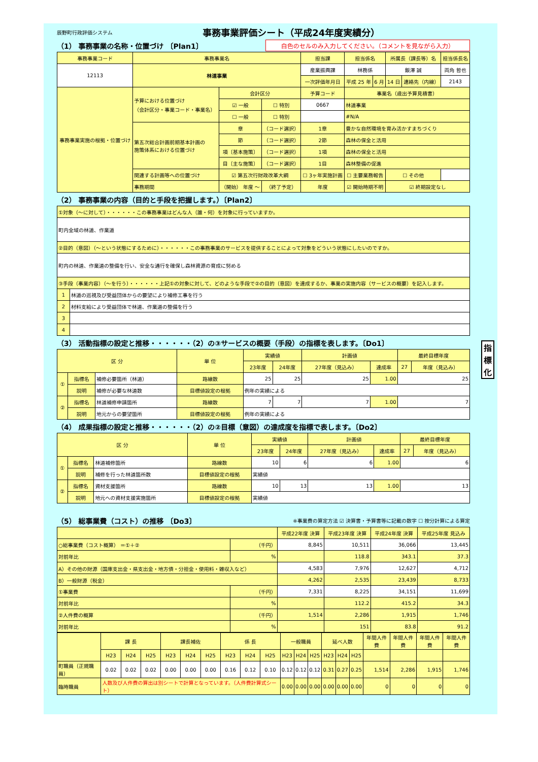辰野町行政評価システム 事務事業評価シート（平成24年度実績分）
（1） 事務事業の名称・位置づけ 〔Plan1〕
白色のセルのみ入力してください。（コメントを見ながら入力）
| 事務事業コード | 事務事業名 | | | 担当課 | 担当係名 | | 所属長（課長等）名 | | 担当係長名 |
| 12113 | 林道事業 | | | 産業振興課 | 林務係 | | 飯澤 誠 | | 両角 哲也 |
| | | | | 一次評価年月日 | 平成 25 年 | 6 月 | 14 日 | 連絡先（内線） | 2143 |
| 事務事業実施の根拠・位置づけ | 予算における位置づけ （会計区分・事業コード・事業名） | 会計区分 | | 予算コード | 事業名（歳出予算見積書） | | | | |
| | | ☑ 一般 | ☐ 特別 | 0667 | 林道事業 | | | | |
| | | ☐ 一般 | ☐ 特別 | | #N/A | | | | |
| | 第五次総合計画前期基本計画の 施策体系における位置づけ | 章 | （コード選択） | 1章 | 豊かな自然環境を育み活かすまちづくり | | | | |
| | | 節 | （コード選択） | 2節 | 森林の保全と活用 | | | | |
| | | 項〔基本施策〕 | （コード選択） | 1項 | 森林の保全と活用 | | | | |
| | | 目〔主な施策〕 | （コード選択） | 1目 | 森林整備の促進 | | | | |
| | 関連する計画等への位置づけ | ☑ 第五次行財政改革大綱 | | ☐ 3ヶ年実施計画 | ☐ 主要業務報告 | | ☐ その他 | | |
| | 事務期間 | （開始） 年度 〜 | （終了予定） | 年度 | ☑ 開始時期不明 | | ☑ 終期設定なし | | |
（2） 事務事業の内容（目的と手段を把握します。）〔Plan2〕
| ①対象（〜に対して）・・・・・・この事務事業はどんな人（誰・何）を対象に行っていますか。 | |
| 町内全域の林道、作業道 | |
| ②目的（意図）（〜という状態にするために）・・・・・・この事務事業のサービスを提供することによって対象をどういう状態にしたいのですか。 | |
| 町内の林道、作業道の整備を行い、安全な通行を確保し森林資源の育成に努める | |
| ③手段（事業内容）（〜を行う）・・・・・・上記①の対象に対して、どのような手段で②の目的（意図）を達成するか、事業の実施内容（サービスの概要）を記入します。 | |
| 1 | 林道の巡視及び受益団体からの要望により補修工事を行う |
| 2 | 材料支給により受益団体で林道、作業道の整備を行う |
| 3 | |
| 4 | |
（3） 活動指標の設定と推移・・・・・・（2）の③サービスの概要（手段）の指標を表します。〔Do1〕
| 区 分 | | | 単 位 | 実績値 | | 計画値 | | 最終目標年度 | |
| | | | | 23年度 | 24年度 | 27年度（見込み） | 達成率 | 27 | 年度（見込み） |
| ① | 指標名 | 補修必要箇所（林道） | 路線数 | 25 | 25 | 25 | 1.00 | 25 | |
| | 説明 | 補修が必要な林道数 | 目標値設定の根拠 | 例年の実績による | | | | | |
| ② | 指標名 | 林道補修申請箇所 | 路線数 | 7 | 7 | 7 | 1.00 | 7 | |
| | 説明 | 地元からの要望箇所 | 目標値設定の根拠 | 例年の実績による | | | | | |
（4） 成果指標の設定と推移・・・・・・（2）の②目標（意図）の達成度を指標で表します。〔Do2〕
| 区 分 | | | 単 位 | 実績値 | | 計画値 | | 最終目標年度 | |
| | | | | 23年度 | 24年度 | 27年度（見込み） | 達成率 | 27 | 年度（見込み） |
| ① | 指標名 | 林道補修箇所 | 路線数 | 10 | 6 | 6 | 1.00 | 6 | |
| | 説明 | 補修を行った林道箇所数 | 目標値設定の根拠 | 実績値 | | | | | |
| ② | 指標名 | 資材支援箇所 | 路線数 | 10 | 13 | 13 | 1.00 | 13 | |
| | 説明 | 地元への資材支援実施箇所 | 目標値設定の根拠 | 実績値 | | | | | |
（5） 総事業費（コスト）の推移 〔Do3〕
※事業費の算定方法 ☑ 決算書・予算書等に記載の数字 ☐ 按分計算による算定
| | | 平成22年度 決算 | 平成23年度 決算 | 平成24年度 決算 | 平成25年度 見込み |
| ○総事業費（コスト概算） ＝①＋② | （千円） | 8,845 | 10,511 | 36,066 | 13,445 |
| 対前年比 | % | | 118.8 | 343.1 | 37.3 |
| A）その他の財源（国庫支出金・県支出金・地方債・分担金・使用料・雑収入など） | | 4,583 | 7,976 | 12,627 | 4,712 |
| B）一般財源（税金） | | 4,262 | 2,535 | 23,439 | 8,733 |
| ①事業費 | （千円） | 7,331 | 8,225 | 34,151 | 11,699 |
| 対前年比 | % | | 112.2 | 415.2 | 34.3 |
| ②人件費の概算 | （千円） | 1,514 | 2,286 | 1,915 | 1,746 |
| 対前年比 | % | | 151 | 83.8 | 91.2 |
| | 課 長 | | | 課長補佐 | | | 係 長 | | | 一般職員 | | | 延べ人数 | | | 年間人件費 | 年間人件費 | 年間人件費 | 年間人件費 |
| | H23 | H24 | H25 | H23 | H24 | H25 | H23 | H24 | H25 | H23 | H24 | H25 | H23 | H24 | H25 | | | | |
| 町職員（正規職員） | 0.02 | 0.02 | 0.02 | 0.00 | 0.00 | 0.00 | 0.16 | 0.12 | 0.10 | 0.12 | 0.12 | 0.12 | 0.31 | 0.27 | 0.25 | 1,514 | 2,286 | 1,915 | 1,746 |
| 臨時職員 | 人数及び人件費の算出は別シートで計算となっています。（人件費計算式シート） | | | | | | | | | 0.00 | 0.00 | 0.00 | 0.00 | 0.00 | 0.00 | 0 | 0 | 0 | 0 |
指
標
化